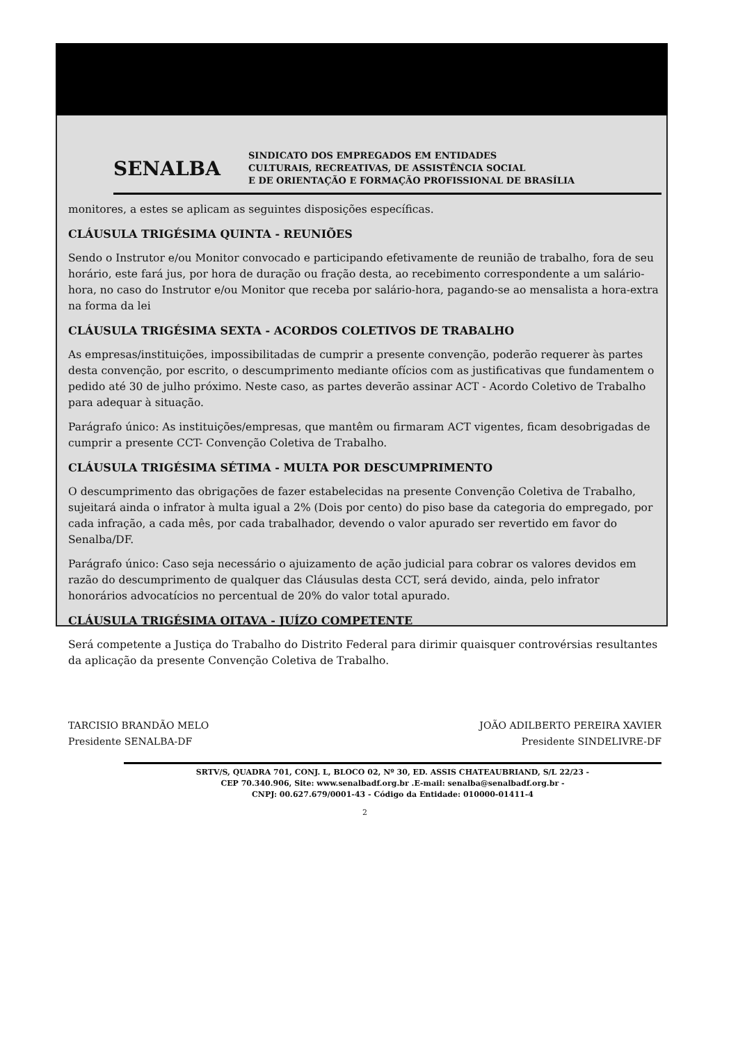SENALBA
SINDICATO DOS EMPREGADOS EM ENTIDADES
CULTURAIS, RECREATIVAS, DE ASSISTÊNCIA SOCIAL
E DE ORIENTAÇÃO E FORMAÇÃO PROFISSIONAL DE BRASÍLIA
monitores, a estes se aplicam as seguintes disposições específicas.
CLÁUSULA TRIGÉSIMA QUINTA - REUNIÕES
Sendo o Instrutor e/ou Monitor convocado e participando efetivamente de reunião de trabalho, fora de seu horário, este fará jus, por hora de duração ou fração desta, ao recebimento correspondente a um salário-hora, no caso do Instrutor e/ou Monitor que receba por salário-hora, pagando-se ao mensalista a hora-extra na forma da lei
CLÁUSULA TRIGÉSIMA SEXTA - ACORDOS COLETIVOS DE TRABALHO
As empresas/instituições, impossibilitadas de cumprir a presente convenção, poderão requerer às partes desta convenção, por escrito, o descumprimento mediante ofícios com as justificativas que fundamentem o pedido até 30 de julho próximo. Neste caso, as partes deverão assinar ACT - Acordo Coletivo de Trabalho para adequar à situação.
Parágrafo único: As instituições/empresas, que mantêm ou firmaram ACT vigentes, ficam desobrigadas de cumprir a presente CCT- Convenção Coletiva de Trabalho.
CLÁUSULA TRIGÉSIMA SÉTIMA - MULTA POR DESCUMPRIMENTO
O descumprimento das obrigações de fazer estabelecidas na presente Convenção Coletiva de Trabalho, sujeitará ainda o infrator à multa igual a 2% (Dois por cento) do piso base da categoria do empregado, por cada infração, a cada mês, por cada trabalhador, devendo o valor apurado ser revertido em favor do Senalba/DF.
Parágrafo único: Caso seja necessário o ajuizamento de ação judicial para cobrar os valores devidos em razão do descumprimento de qualquer das Cláusulas desta CCT, será devido, ainda, pelo infrator honorários advocatícios no percentual de 20% do valor total apurado.
CLÁUSULA TRIGÉSIMA OITAVA - JUÍZO COMPETENTE
Será competente a Justiça do Trabalho do Distrito Federal para dirimir quaisquer controvérsias resultantes da aplicação da presente Convenção Coletiva de Trabalho.
TARCISIO BRANDÃO MELO
Presidente SENALBA-DF
JOÃO ADILBERTO PEREIRA XAVIER
Presidente SINDELIVRE-DF
SRTV/S, QUADRA 701, CONJ. L, BLOCO 02, Nº 30, ED. ASSIS CHATEAUBRIAND, S/L 22/23 -
CEP 70.340.906, Site: www.senalbadf.org.br .E-mail: senalba@senalbadf.org.br -
CNPJ: 00.627.679/0001-43 - Código da Entidade: 010000-01411-4
2